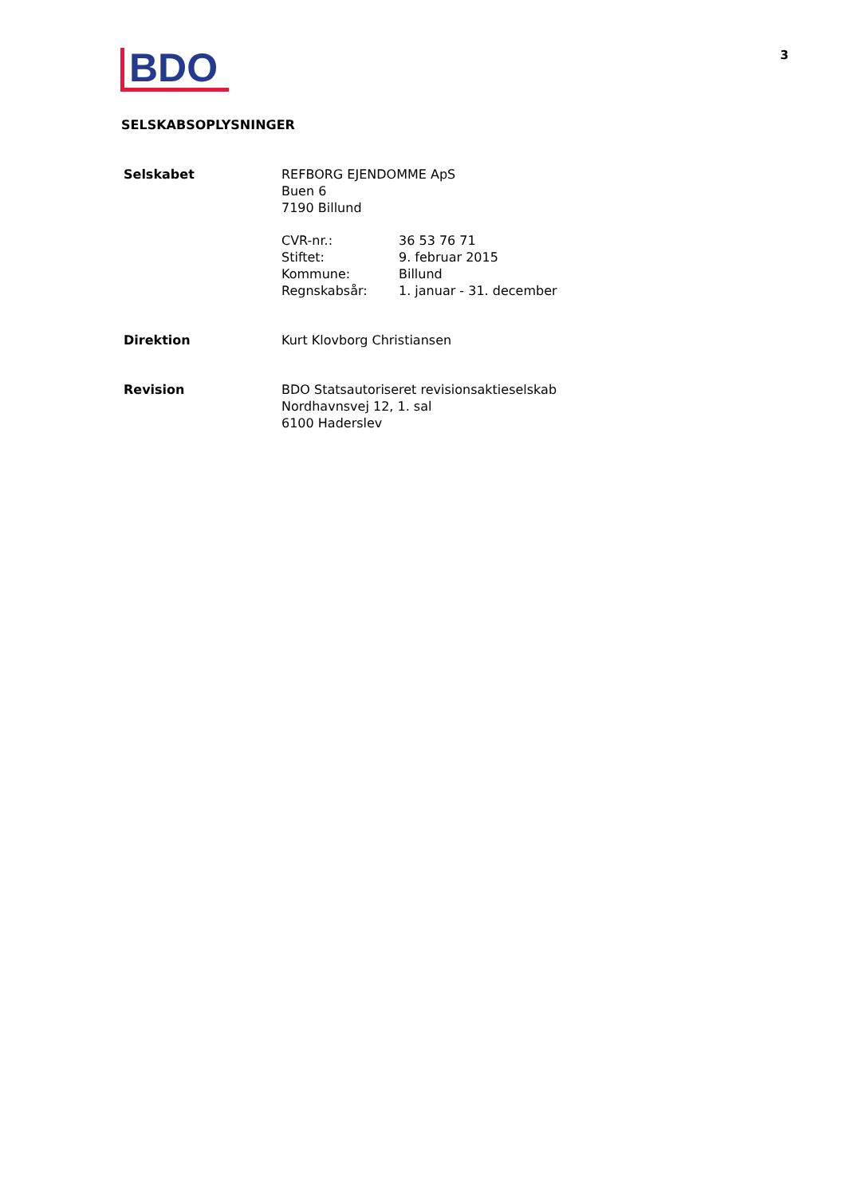BDO
3
SELSKABSOPLYSNINGER
Selskabet REFBORG EJENDOMME ApS
Buen 6
7190 Billund
CVR-nr.: 36 53 76 71 Stiftet: 9. februar 2015 Kommune: Billund Regnskabsår: 1. januar - 31. december
Direktion Kurt Klovborg Christiansen
Revision BDO Statsautoriseret revisionsaktieselskab
Nordhavnsvej 12, 1. sal
6100 Haderslev